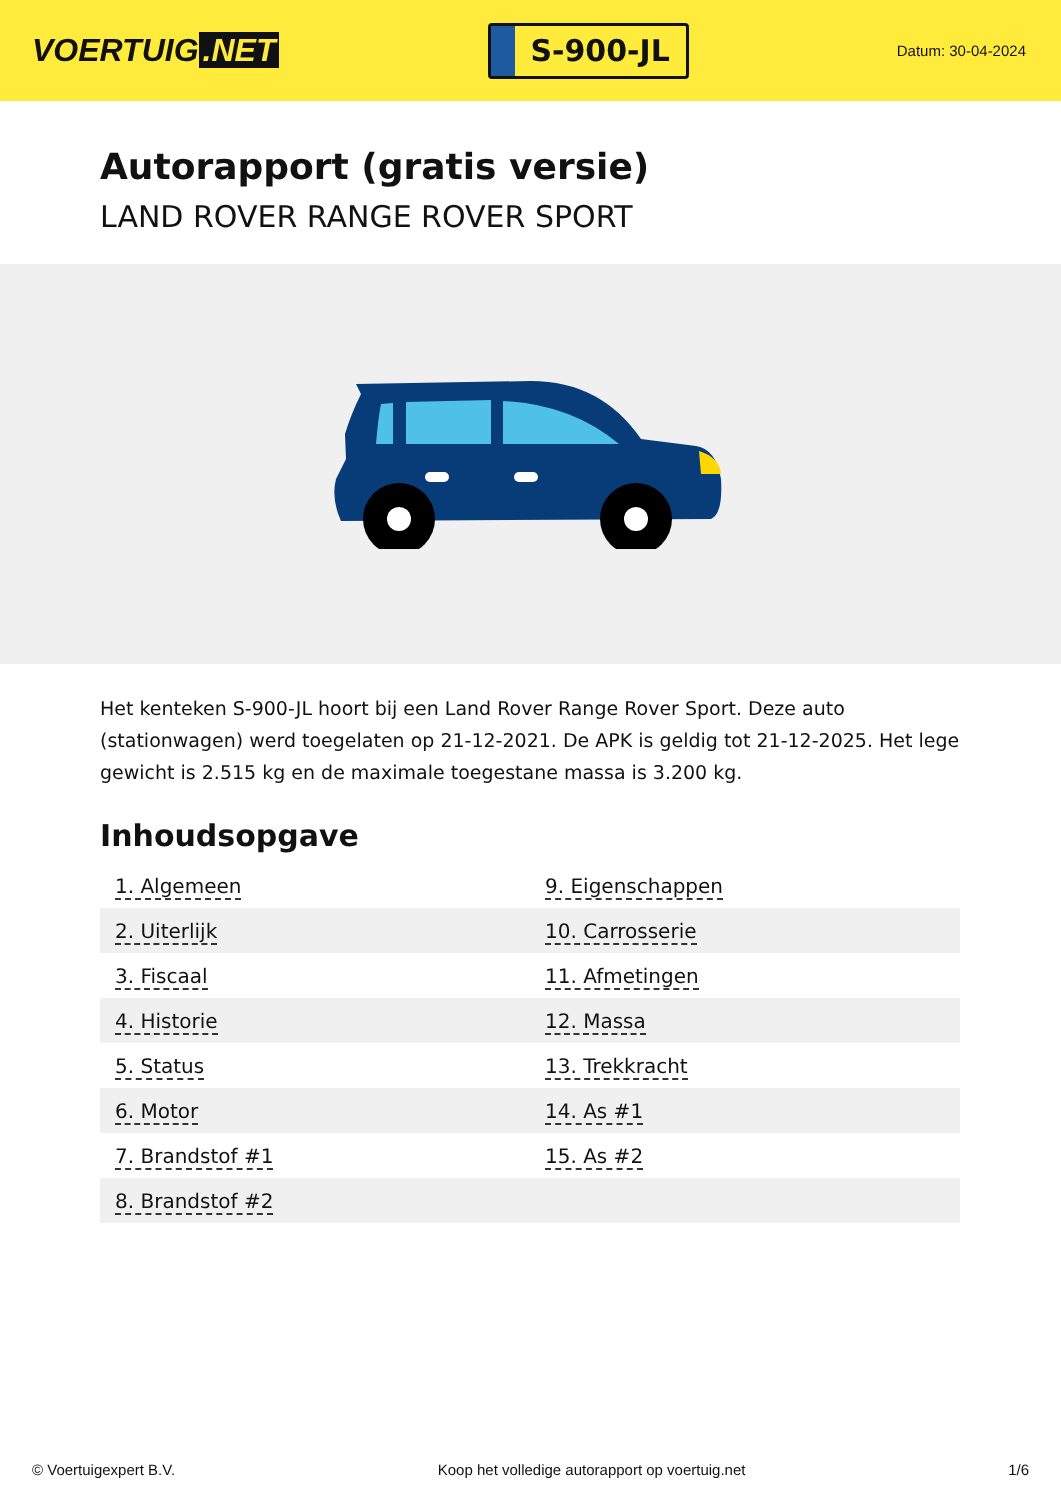VOERTUIG.NET
S-900-JL
Datum: 30-04-2024
Autorapport (gratis versie)
LAND ROVER RANGE ROVER SPORT
Het kenteken S-900-JL hoort bij een Land Rover Range Rover Sport. Deze auto (stationwagen) werd toegelaten op 21-12-2021. De APK is geldig tot 21-12-2025. Het lege gewicht is 2.515 kg en de maximale toegestane massa is 3.200 kg.
Inhoudsopgave
| 1. Algemeen | 9. Eigenschappen |
| 2. Uiterlijk | 10. Carrosserie |
| 3. Fiscaal | 11. Afmetingen |
| 4. Historie | 12. Massa |
| 5. Status | 13. Trekkracht |
| 6. Motor | 14. As #1 |
| 7. Brandstof #1 | 15. As #2 |
| 8. Brandstof #2 | |
© Voertuigexpert B.V. Koop het volledige autorapport op voertuig.net 1/6